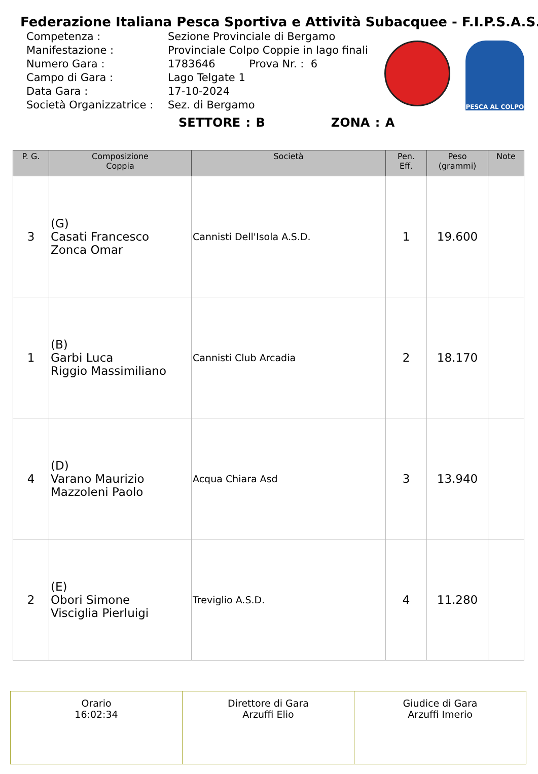Federazione Italiana Pesca Sportiva e Attività Subacquee - F.I.P.S.A.S.
| Competenza : | Sezione Provinciale di Bergamo |
| Manifestazione : | Provinciale Colpo Coppie in lago finali |
| Numero Gara : | 1783646 Prova Nr. : 6 |
| Campo di Gara : | Lago Telgate 1 |
| Data Gara : | 17-10-2024 |
| Società Organizzatrice : | Sez. di Bergamo |
PESCA AL COLPO
SETTORE : B ZONA : A
| P. G. | Composizione Coppia | Società | Pen. Eff. | Peso (grammi) | Note |
| --- | --- | --- | --- | --- | --- |
| 3 | (G) Casati Francesco Zonca Omar | Cannisti Dell'Isola A.S.D. | 1 | 19.600 | |
| 1 | (B) Garbi Luca Riggio Massimiliano | Cannisti Club Arcadia | 2 | 18.170 | |
| 4 | (D) Varano Maurizio Mazzoleni Paolo | Acqua Chiara Asd | 3 | 13.940 | |
| 2 | (E) Obori Simone Visciglia Pierluigi | Treviglio A.S.D. | 4 | 11.280 | |
| Orario 16:02:34 | Direttore di Gara Arzuffi Elio | Giudice di Gara Arzuffi Imerio |